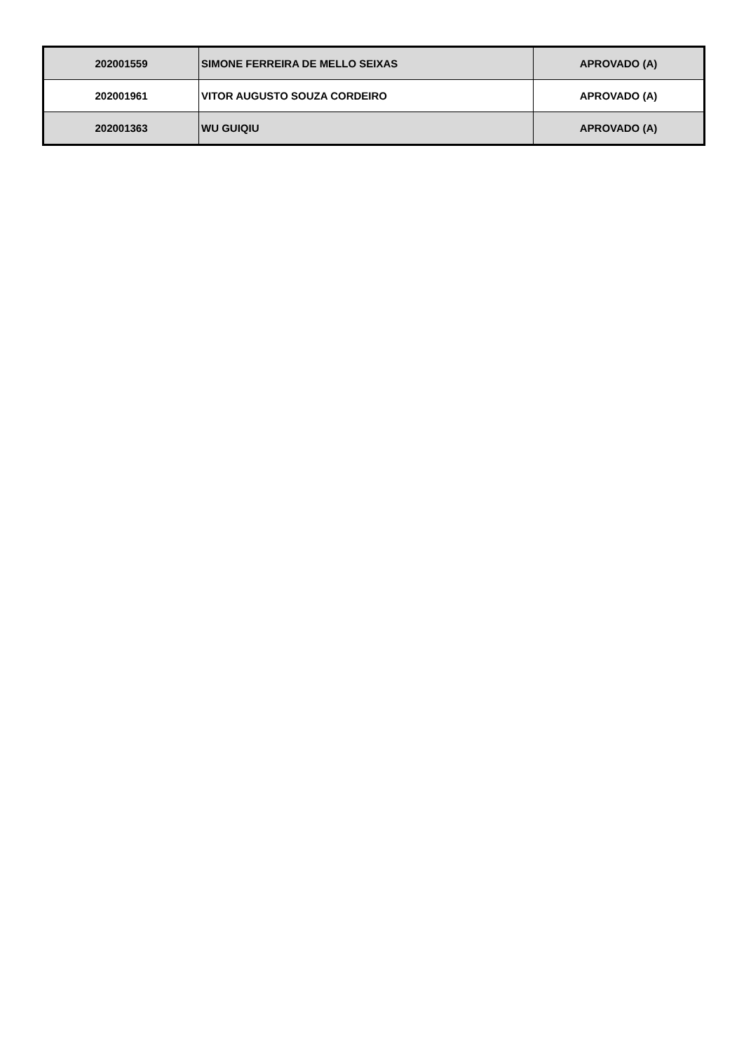| 202001559 | SIMONE FERREIRA DE MELLO SEIXAS | APROVADO (A) |
| 202001961 | VITOR AUGUSTO SOUZA CORDEIRO | APROVADO (A) |
| 202001363 | WU GUIQIU | APROVADO (A) |